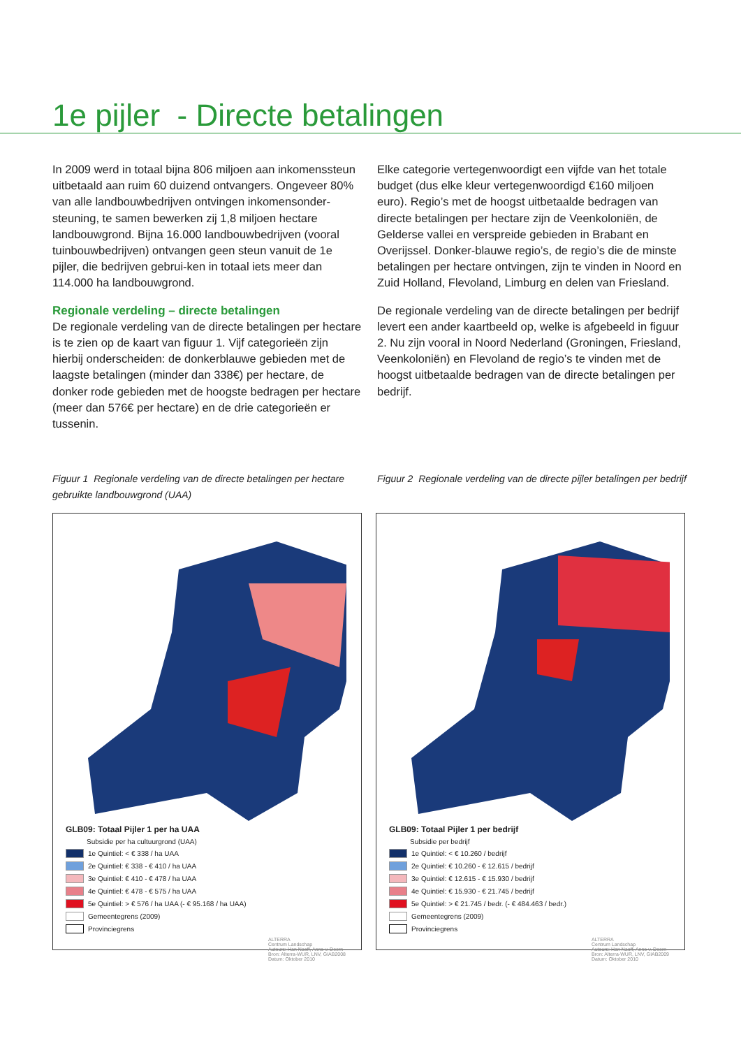1e pijler - Directe betalingen
In 2009 werd in totaal bijna 806 miljoen aan inkomenssteun uitbetaald aan ruim 60 duizend ontvangers. Ongeveer 80% van alle landbouwbedrijven ontvingen inkomensonder-steuning, te samen bewerken zij 1,8 miljoen hectare landbouwgrond. Bijna 16.000 landbouwbedrijven (vooral tuinbouwbedrijven) ontvangen geen steun vanuit de 1e pijler, die bedrijven gebrui-ken in totaal iets meer dan 114.000 ha landbouwgrond.
Regionale verdeling – directe betalingen
De regionale verdeling van de directe betalingen per hectare is te zien op de kaart van figuur 1. Vijf categorieën zijn hierbij onderscheiden: de donkerblauwe gebieden met de laagste betalingen (minder dan 338€) per hectare, de donker rode gebieden met de hoogste bedragen per hectare (meer dan 576€ per hectare) en de drie categorieën er tussenin.
Elke categorie vertegenwoordigt een vijfde van het totale budget (dus elke kleur vertegenwoordigd €160 miljoen euro). Regio’s met de hoogst uitbetaalde bedragen van directe betalingen per hectare zijn de Veenkoloniën, de Gelderse vallei en verspreide gebieden in Brabant en Overijssel. Donker-blauwe regio’s, de regio’s die de minste betalingen per hectare ontvingen, zijn te vinden in Noord en Zuid Holland, Flevoland, Limburg en delen van Friesland.
De regionale verdeling van de directe betalingen per bedrijf levert een ander kaartbeeld op, welke is afgebeeld in figuur 2. Nu zijn vooral in Noord Nederland (Groningen, Friesland, Veenkoloniën) en Flevoland de regio’s te vinden met de hoogst uitbetaalde bedragen van de directe betalingen per bedrijf.
Figuur 1 Regionale verdeling van de directe betalingen per hectare gebruikte landbouwgrond (UAA)
Figuur 2 Regionale verdeling van de directe pijler betalingen per bedrijf
GLB09: Totaal Pijler 1 per ha UAA
Subsidie per ha cultuurgrond (UAA)
1e Quintiel: < € 338 / ha UAA
2e Quintiel: € 338 - € 410 / ha UAA
3e Quintiel: € 410 - € 478 / ha UAA
4e Quintiel: € 478 - € 575 / ha UAA
5e Quintiel: > € 576 / ha UAA (- € 95.168 / ha UAA)
Gemeentegrens (2009)
Provinciegrens
ALTERRA
Centrum Landschap
Auteurs: Han Naeff, Anne v. Doorn
Bron: Alterra-WUR, LNV, GIAB2008
Datum: Oktober 2010
GLB09: Totaal Pijler 1 per bedrijf
Subsidie per bedrijf
1e Quintiel: < € 10.260 / bedrijf
2e Quintiel: € 10.260 - € 12.615 / bedrijf
3e Quintiel: € 12.615 - € 15.930 / bedrijf
4e Quintiel: € 15.930 - € 21.745 / bedrijf
5e Quintiel: > € 21.745 / bedr. (- € 484.463 / bedr.)
Gemeentegrens (2009)
Provinciegrens
ALTERRA
Centrum Landschap
Auteurs: Han Naeff, Anne v. Doorn
Bron: Alterra-WUR, LNV, GIAB2009
Datum: Oktober 2010